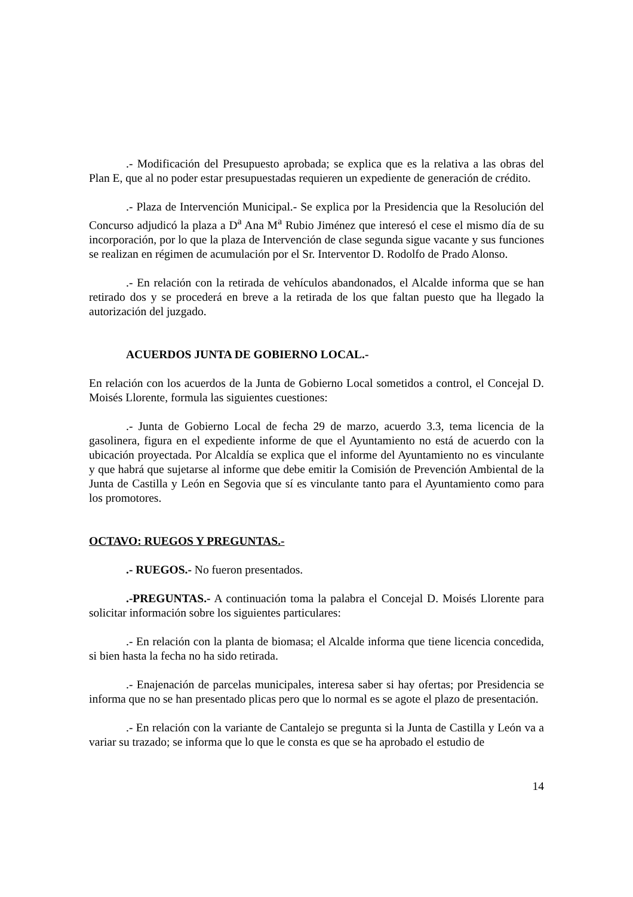.- Modificación del Presupuesto aprobada; se explica que es la relativa a las obras del Plan E, que al no poder estar presupuestadas requieren un expediente de generación de crédito.
.- Plaza de Intervención Municipal.- Se explica por la Presidencia que la Resolución del Concurso adjudicó la plaza a D<sup>a</sup> Ana M<sup>a</sup> Rubio Jiménez que interesó el cese el mismo día de su incorporación, por lo que la plaza de Intervención de clase segunda sigue vacante y sus funciones se realizan en régimen de acumulación por el Sr. Interventor D. Rodolfo de Prado Alonso.
.- En relación con la retirada de vehículos abandonados, el Alcalde informa que se han retirado dos y se procederá en breve a la retirada de los que faltan puesto que ha llegado la autorización del juzgado.
ACUERDOS JUNTA DE GOBIERNO LOCAL.-
En relación con los acuerdos de la Junta de Gobierno Local sometidos a control, el Concejal D. Moisés Llorente, formula las siguientes cuestiones:
.- Junta de Gobierno Local de fecha 29 de marzo, acuerdo 3.3, tema licencia de la gasolinera, figura en el expediente informe de que el Ayuntamiento no está de acuerdo con la ubicación proyectada. Por Alcaldía se explica que el informe del Ayuntamiento no es vinculante y que habrá que sujetarse al informe que debe emitir la Comisión de Prevención Ambiental de la Junta de Castilla y León en Segovia que sí es vinculante tanto para el Ayuntamiento como para los promotores.
OCTAVO: RUEGOS Y PREGUNTAS.-
.- RUEGOS.- No fueron presentados.
.-PREGUNTAS.- A continuación toma la palabra el Concejal D. Moisés Llorente para solicitar información sobre los siguientes particulares:
.- En relación con la planta de biomasa; el Alcalde informa que tiene licencia concedida, si bien hasta la fecha no ha sido retirada.
.- Enajenación de parcelas municipales, interesa saber si hay ofertas; por Presidencia se informa que no se han presentado plicas pero que lo normal es se agote el plazo de presentación.
.- En relación con la variante de Cantalejo se pregunta si la Junta de Castilla y León va a variar su trazado; se informa que lo que le consta es que se ha aprobado el estudio de
14